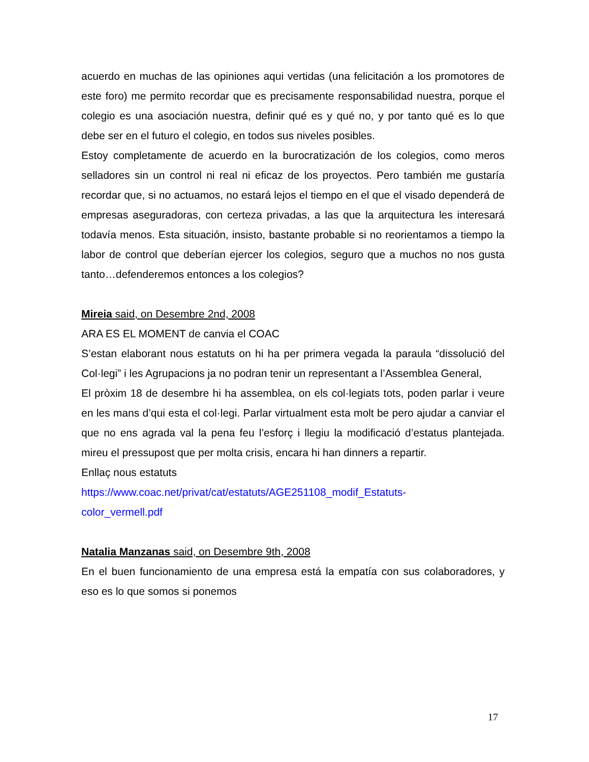acuerdo en muchas de las opiniones aqui vertidas (una felicitación a los promotores de este foro) me permito recordar que es precisamente responsabilidad nuestra, porque el colegio es una asociación nuestra, definir qué es y qué no, y por tanto qué es lo que debe ser en el futuro el colegio, en todos sus niveles posibles.
Estoy completamente de acuerdo en la burocratización de los colegios, como meros selladores sin un control ni real ni eficaz de los proyectos. Pero también me gustaría recordar que, si no actuamos, no estará lejos el tiempo en el que el visado dependerá de empresas aseguradoras, con certeza privadas, a las que la arquitectura les interesará todavía menos. Esta situación, insisto, bastante probable si no reorientamos a tiempo la labor de control que deberían ejercer los colegios, seguro que a muchos no nos gusta tanto…defenderemos entonces a los colegios?
Mireia said, on Desembre 2nd, 2008
ARA ES EL MOMENT de canvia el COAC
S’estan elaborant nous estatuts on hi ha per primera vegada la paraula “dissolució del Col·legi” i les Agrupacions ja no podran tenir un representant a l’Assemblea General,
El pròxim 18 de desembre hi ha assemblea, on els col·legiats tots, poden parlar i veure en les mans d’qui esta el col·legi. Parlar virtualment esta molt be pero ajudar a canviar el que no ens agrada val la pena feu l’esforç i llegiu la modificació d’estatus plantejada. mireu el pressupost que per molta crisis, encara hi han dinners a repartir.
Enllaç nous estatuts
https://www.coac.net/privat/cat/estatuts/AGE251108_modif_Estatuts-
color_vermell.pdf
Natalia Manzanas said, on Desembre 9th, 2008
En el buen funcionamiento de una empresa está la empatía con sus colaboradores, y eso es lo que somos si ponemos
17